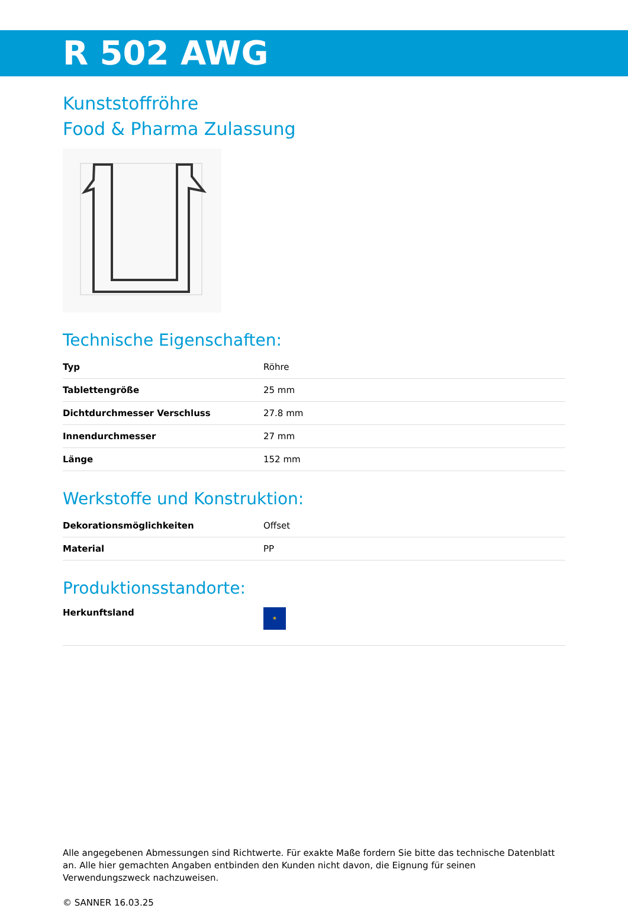R 502 AWG
Kunststoffröhre
Food & Pharma Zulassung
Technische Eigenschaften:
| Typ | Röhre |
| Tablettengröße | 25 mm |
| Dichtdurchmesser Verschluss | 27.8 mm |
| Innendurchmesser | 27 mm |
| Länge | 152 mm |
Werkstoffe und Konstruktion:
| Dekorationsmöglichkeiten | Offset |
| Material | PP |
Produktionsstandorte:
| Herkunftsland | ✶ |
Alle angegebenen Abmessungen sind Richtwerte. Für exakte Maße fordern Sie bitte das technische Datenblatt an. Alle hier gemachten Angaben entbinden den Kunden nicht davon, die Eignung für seinen Verwendungszweck nachzuweisen.
© SANNER 16.03.25